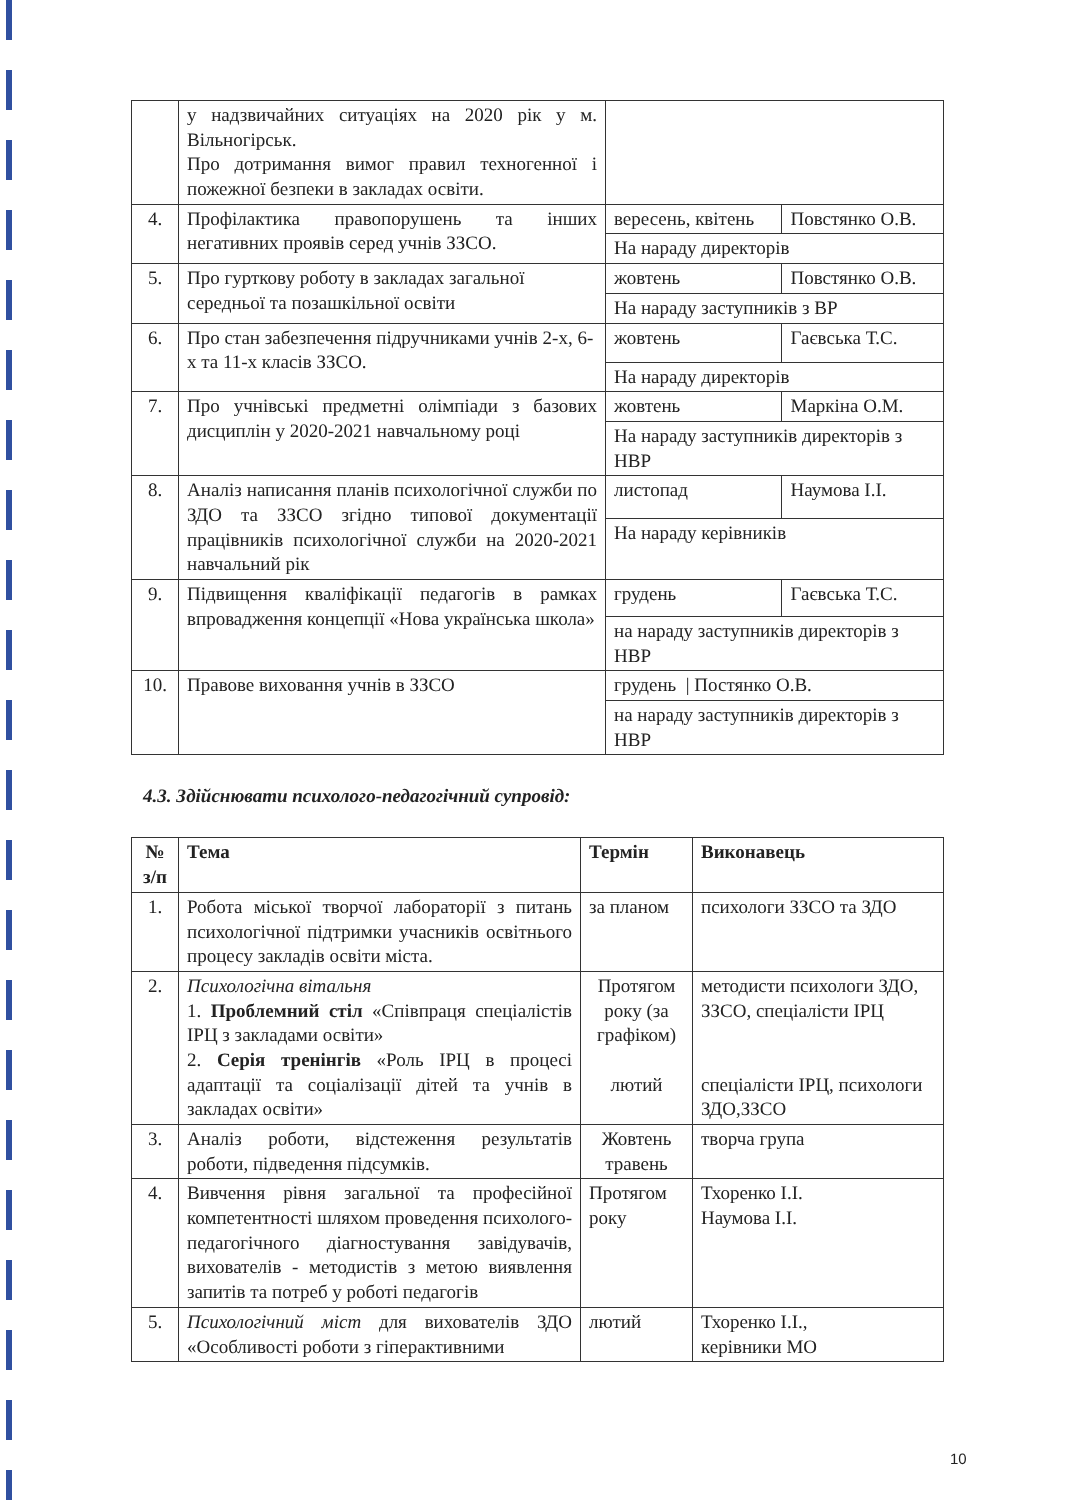| | у надзвичайних ситуаціях на 2020 рік у м. Вільногірськ. Про дотримання вимог правил техногенної і пожежної безпеки в закладах освіти. | | |
| 4. | Профілактика правопорушень та інших негативних проявів серед учнів ЗЗСО. | вересень, квітень | Повстянко О.В. |
| | | На нараду директорів | |
| 5. | Про гурткову роботу в закладах загальної середньої та позашкільної освіти | жовтень | Повстянко О.В. |
| | | На нараду заступників з ВР | |
| 6. | Про стан забезпечення підручниками учнів 2-х, 6-х та 11-х класів ЗЗСО. | жовтень | Гаєвська Т.С. |
| | | На нараду директорів | |
| 7. | Про учнівські предметні олімпіади з базових дисциплін у 2020-2021 навчальному році | жовтень | Маркіна О.М. |
| | | На нараду заступників директорів з НВР | |
| 8. | Аналіз написання планів психологічної служби по ЗДО та ЗЗСО згідно типової документації працівників психологічної служби на 2020-2021 навчальний рік | листопад | Наумова І.І. |
| | | На нараду керівників | |
| 9. | Підвищення кваліфікації педагогів в рамках впровадження концепції «Нова українська школа» | грудень | Гаєвська Т.С. |
| | | на нараду заступників директорів з НВР | |
| 10. | Правове виховання учнів в ЗЗСО | грудень / Постянко О.В. | |
| | | на нараду заступників директорів з НВР | |
4.3. Здійснювати психолого-педагогічний супровід:
| № з/п | Тема | Термін | Виконавець |
| --- | --- | --- | --- |
| 1. | Робота міської творчої лабораторії з питань психологічної підтримки учасників освітнього процесу закладів освіти міста. | за планом | психологи ЗЗСО та ЗДО |
| 2. | Психологічна вітальня 1. Проблемний стіл «Співпраця спеціалістів ІРЦ з закладами освіти» 2. Серія тренінгів «Роль ІРЦ в процесі адаптації та соціалізації дітей та учнів в закладах освіти» | Протягом року (за графіком) лютий | методисти психологи ЗДО, ЗЗСО, спеціалісти ІРЦ спеціалісти ІРЦ, психологи ЗДО,ЗЗСО |
| 3. | Аналіз роботи, відстеження результатів роботи, підведення підсумків. | Жовтень травень | творча група |
| 4. | Вивчення рівня загальної та професійної компетентності шляхом проведення психолого-педагогічного діагностування завідувачів, вихователів - методистів з метою виявлення запитів та потреб у роботі педагогів | Протягом року | Тхоренко І.І. Наумова І.І. |
| 5. | Психологічний міст для вихователів ЗДО «Особливості роботи з гіперактивними | лютий | Тхоренко І.І., керівники МО |
10